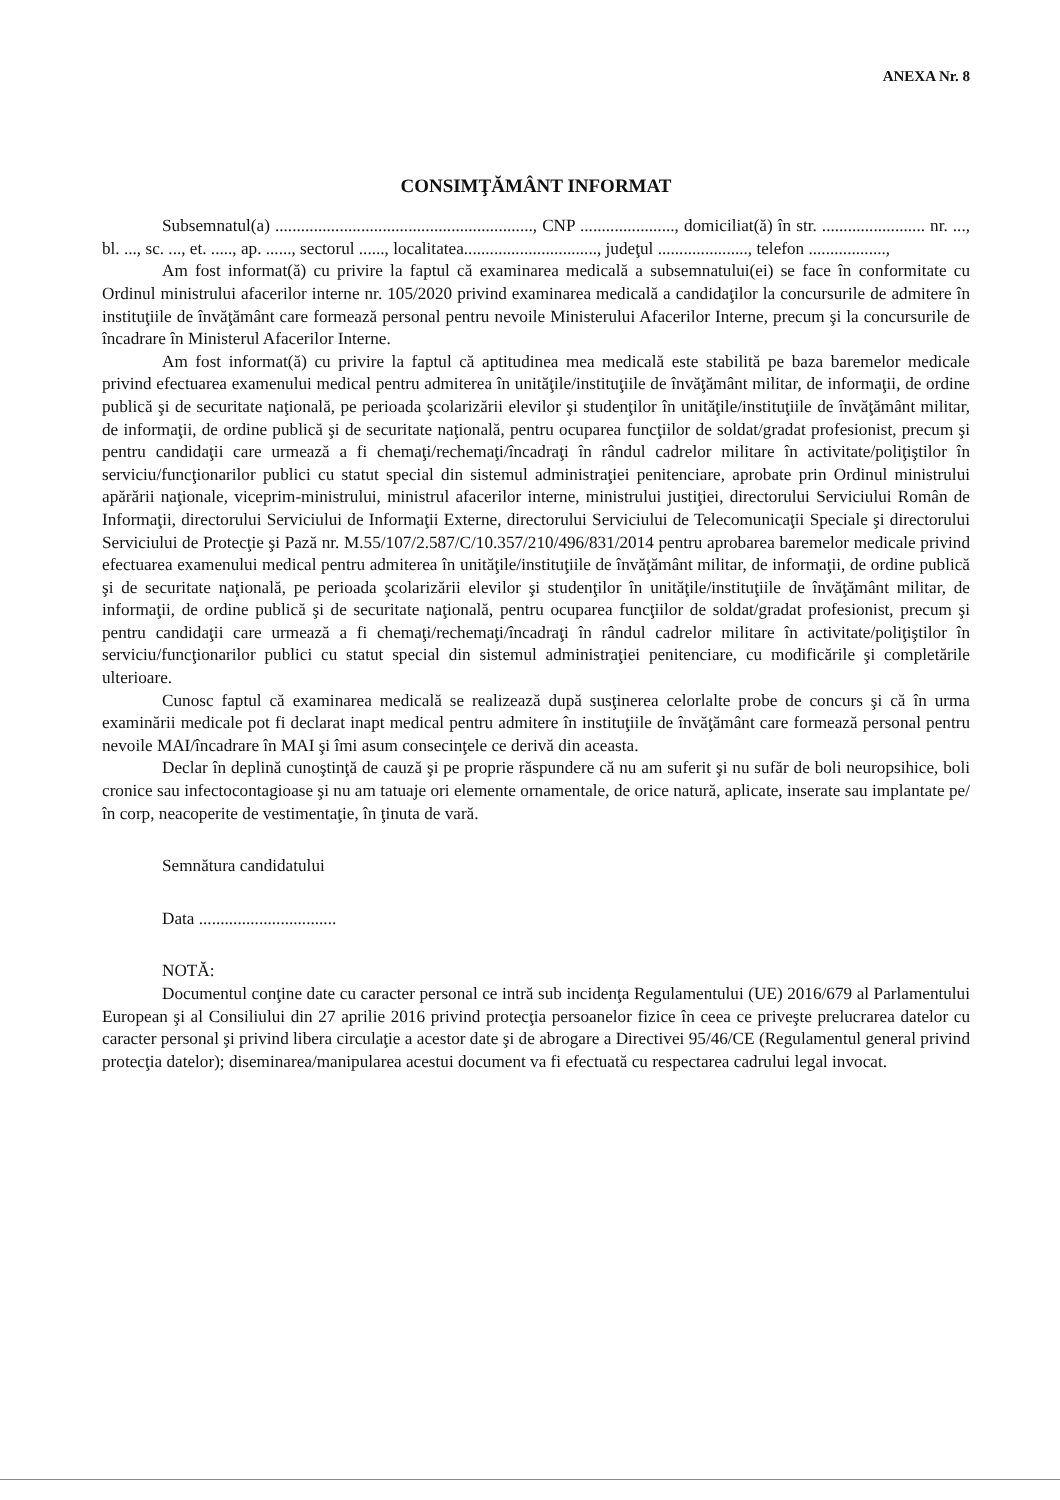ANEXA Nr. 8
CONSIMŢĂMÂNT INFORMAT
Subsemnatul(a) ............................................................, CNP ......................, domiciliat(ă) în str. ........................ nr. ..., bl. ..., sc. ..., et. ....., ap. ......, sectorul ......, localitatea..............................., judeţul ....................., telefon ..................,
Am fost informat(ă) cu privire la faptul că examinarea medicală a subsemnatului(ei) se face în conformitate cu Ordinul ministrului afacerilor interne nr. 105/2020 privind examinarea medicală a candidaţilor la concursurile de admitere în instituţiile de învăţământ care formează personal pentru nevoile Ministerului Afacerilor Interne, precum şi la concursurile de încadrare în Ministerul Afacerilor Interne.
Am fost informat(ă) cu privire la faptul că aptitudinea mea medicală este stabilită pe baza baremelor medicale privind efectuarea examenului medical pentru admiterea în unităţile/instituţiile de învăţământ militar, de informaţii, de ordine publică şi de securitate naţională, pe perioada şcolarizării elevilor şi studenţilor în unităţile/instituţiile de învăţământ militar, de informaţii, de ordine publică şi de securitate naţională, pentru ocuparea funcţiilor de soldat/gradat profesionist, precum şi pentru candidaţii care urmează a fi chemaţi/rechemaţi/încadraţi în rândul cadrelor militare în activitate/poliţiştilor în serviciu/funcţionarilor publici cu statut special din sistemul administraţiei penitenciare, aprobate prin Ordinul ministrului apărării naţionale, viceprim-ministrului, ministrul afacerilor interne, ministrului justiţiei, directorului Serviciului Român de Informaţii, directorului Serviciului de Informaţii Externe, directorului Serviciului de Telecomunicaţii Speciale şi directorului Serviciului de Protecţie şi Pază nr. M.55/107/2.587/C/10.357/210/496/831/2014 pentru aprobarea baremelor medicale privind efectuarea examenului medical pentru admiterea în unităţile/instituţiile de învăţământ militar, de informaţii, de ordine publică şi de securitate naţională, pe perioada şcolarizării elevilor şi studenţilor în unităţile/instituţiile de învăţământ militar, de informaţii, de ordine publică şi de securitate naţională, pentru ocuparea funcţiilor de soldat/gradat profesionist, precum şi pentru candidaţii care urmează a fi chemaţi/rechemaţi/încadraţi în rândul cadrelor militare în activitate/poliţiştilor în serviciu/funcţionarilor publici cu statut special din sistemul administraţiei penitenciare, cu modificările şi completările ulterioare.
Cunosc faptul că examinarea medicală se realizează după susţinerea celorlalte probe de concurs şi că în urma examinării medicale pot fi declarat inapt medical pentru admitere în instituţiile de învăţământ care formează personal pentru nevoile MAI/încadrare în MAI şi îmi asum consecinţele ce derivă din aceasta.
Declar în deplină cunoştinţă de cauză şi pe proprie răspundere că nu am suferit şi nu sufăr de boli neuropsihice, boli cronice sau infectocontagioase şi nu am tatuaje ori elemente ornamentale, de orice natură, aplicate, inserate sau implantate pe/în corp, neacoperite de vestimentaţie, în ţinuta de vară.
Semnătura candidatului
Data ................................
NOTĂ:
Documentul conţine date cu caracter personal ce intră sub incidenţa Regulamentului (UE) 2016/679 al Parlamentului European şi al Consiliului din 27 aprilie 2016 privind protecţia persoanelor fizice în ceea ce priveşte prelucrarea datelor cu caracter personal şi privind libera circulaţie a acestor date şi de abrogare a Directivei 95/46/CE (Regulamentul general privind protecţia datelor); diseminarea/manipularea acestui document va fi efectuată cu respectarea cadrului legal invocat.